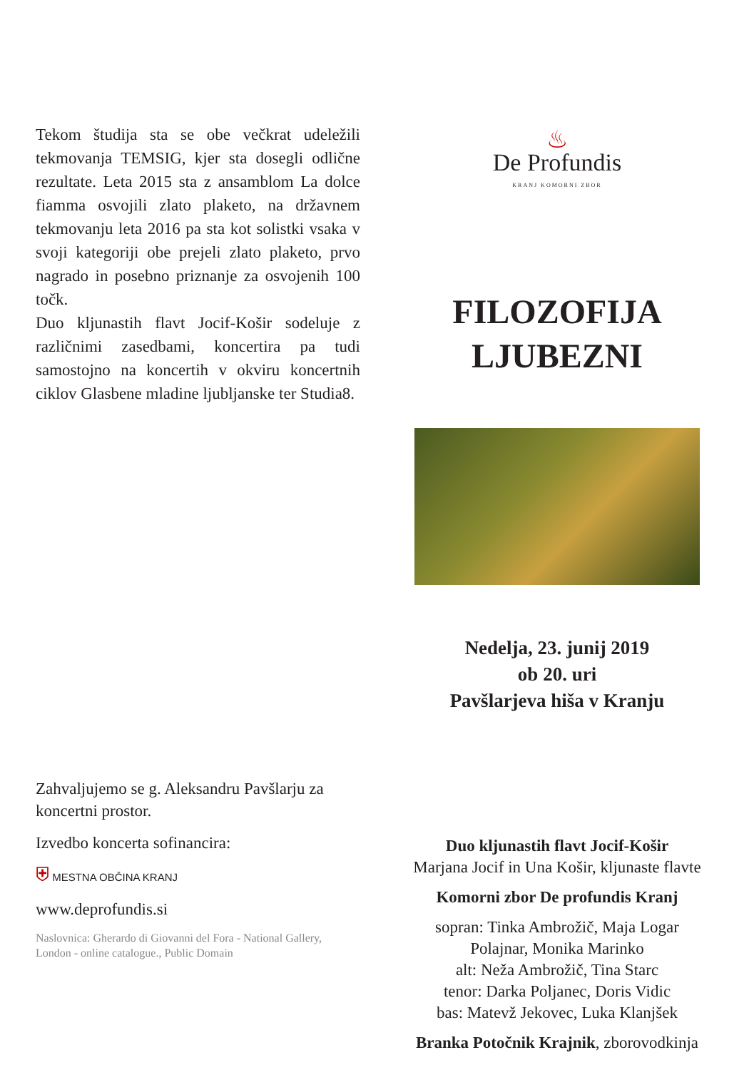Tekom študija sta se obe večkrat udeležili tekmovanja TEMSIG, kjer sta dosegli odlične rezultate. Leta 2015 sta z ansamblom La dolce fiamma osvojili zlato plaketo, na državnem tekmovanju leta 2016 pa sta kot solistki vsaka v svoji kategoriji obe prejeli zlato plaketo, prvo nagrado in posebno priznanje za osvojenih 100 točk.
Duo kljunastih flavt Jocif-Košir sodeluje z različnimi zasedbami, koncertira pa tudi samostojno na koncertih v okviru koncertnih ciklov Glasbene mladine ljubljanske ter Studia8.
Zahvaljujemo se g. Aleksandru Pavšlarju za koncertni prostor.
Izvedbo koncerta sofinancira:
⛨ MESTNA OBČINA KRANJ
www.deprofundis.si
Naslovnica: Gherardo di Giovanni del Fora - National Gallery, London - online catalogue., Public Domain
♨
De Profundis
KRANJ KOMORNI ZBOR
FILOZOFIJA
LJUBEZNI
Nedelja, 23. junij 2019
ob 20. uri
Pavšlarjeva hiša v Kranju
Duo kljunastih flavt Jocif-Košir
Marjana Jocif in Una Košir, kljunaste flavte
Komorni zbor De profundis Kranj
sopran: Tinka Ambrožič, Maja Logar
Polajnar, Monika Marinko
alt: Neža Ambrožič, Tina Starc
tenor: Darka Poljanec, Doris Vidic
bas: Matevž Jekovec, Luka Klanjšek
Branka Potočnik Krajnik, zborovodkinja